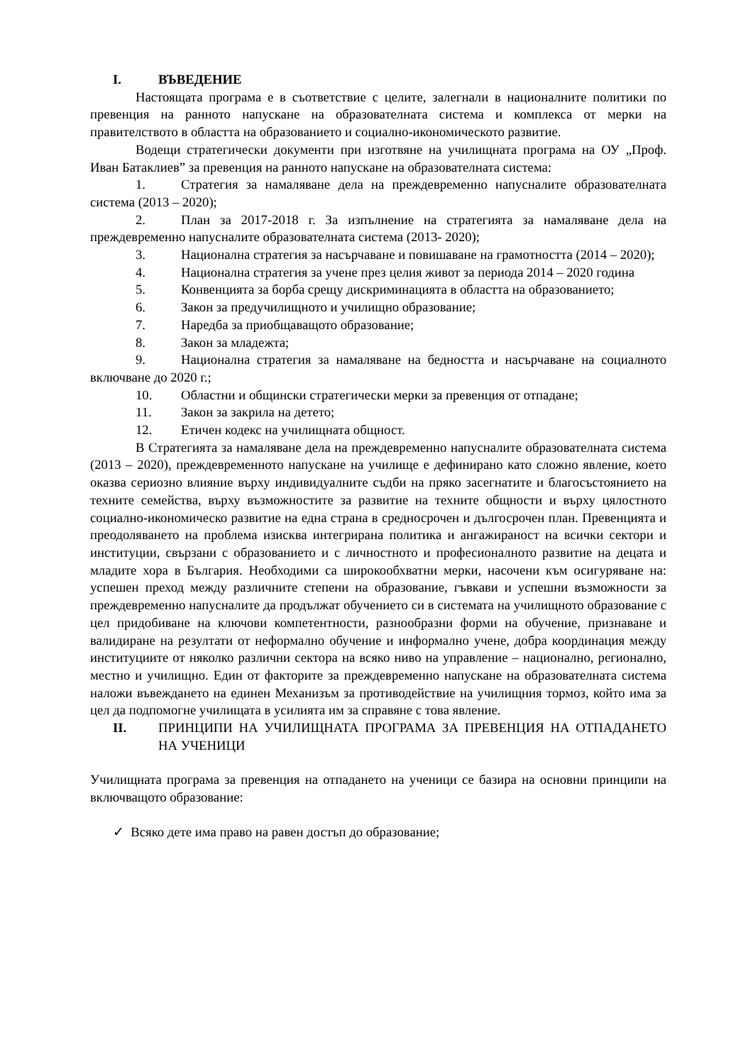I. ВЪВЕДЕНИЕ
Настоящата програма е в съответствие с целите, залегнали в националните политики по превенция на ранното напускане на образователната система и комплекса от мерки на правителството в областта на образованието и социално-икономическото развитие.
Водещи стратегически документи при изготвяне на училищната програма на ОУ „Проф. Иван Батаклиев” за превенция на ранното напускане на образователната система:
1. Стратегия за намаляване дела на преждевременно напусналите образователната система (2013 – 2020);
2. План за 2017-2018 г. За изпълнение на стратегията за намаляване дела на преждевременно напусналите образователната система (2013- 2020);
3. Национална стратегия за насърчаване и повишаване на грамотността (2014 – 2020);
4. Национална стратегия за учене през целия живот за периода 2014 – 2020 година
5. Конвенцията за борба срещу дискриминацията в областта на образованието;
6. Закон за предучилищното и училищно образование;
7. Наредба за приобщаващото образование;
8. Закон за младежта;
9. Национална стратегия за намаляване на бедността и насърчаване на социалното включване до 2020 г.;
10. Областни и общински стратегически мерки за превенция от отпадане;
11. Закон за закрила на детето;
12. Етичен кодекс на училищната общност.
В Стратегията за намаляване дела на преждевременно напусналите образователната система (2013 – 2020), преждевременното напускане на училище е дефинирано като сложно явление, което оказва сериозно влияние върху индивидуалните съдби на пряко засегнатите и благосъстоянието на техните семейства, върху възможностите за развитие на техните общности и върху цялостното социално-икономическо развитие на една страна в средносрочен и дългосрочен план. Превенцията и преодоляването на проблема изисква интегрирана политика и ангажираност на всички сектори и институции, свързани с образованието и с личностното и професионалното развитие на децата и младите хора в България. Необходими са широкообхватни мерки, насочени към осигуряване на: успешен преход между различните степени на образование, гъвкави и успешни възможности за преждевременно напусналите да продължат обучението си в системата на училищното образование с цел придобиване на ключови компетентности, разнообразни форми на обучение, признаване и валидиране на резултати от неформално обучение и информално учене, добра координация между институциите от няколко различни сектора на всяко ниво на управление – национално, регионално, местно и училищно. Един от факторите за преждевременно напускане на образователната система наложи въвеждането на единен Механизъм за противодействие на училищния тормоз, който има за цел да подпомогне училищата в усилията им за справяне с това явление.
II. ПРИНЦИПИ НА УЧИЛИЩНАТА ПРОГРАМА ЗА ПРЕВЕНЦИЯ НА ОТПАДАНЕТО НА УЧЕНИЦИ
Училищната програма за превенция на отпадането на ученици се базира на основни принципи на включващото образование:
✓ Всяко дете има право на равен достъп до образование;